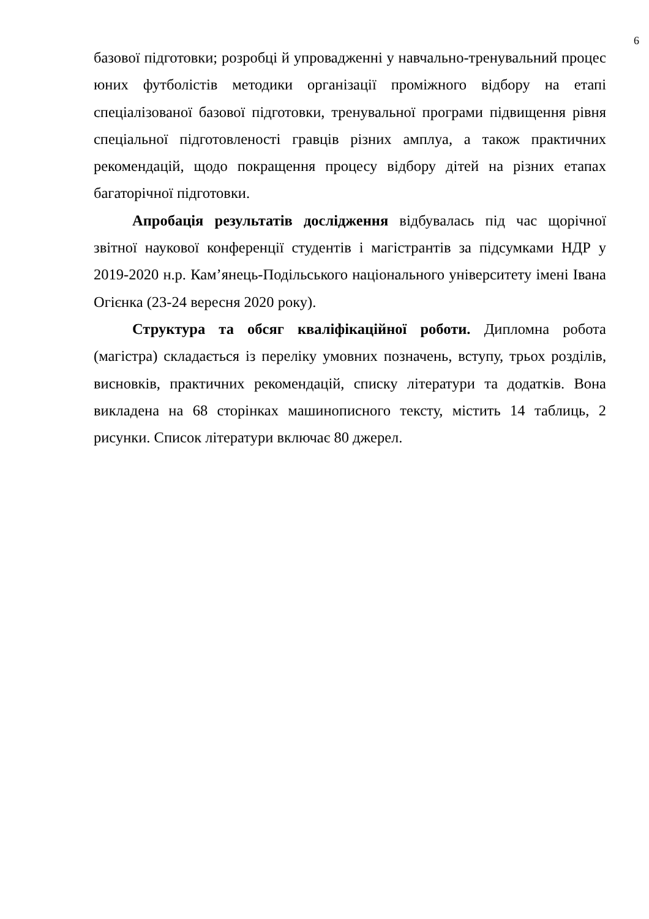6
базової підготовки; розробці й упровадженні у навчально-тренувальний процес юних футболістів методики організації проміжного відбору на етапі спеціалізованої базової підготовки, тренувальної програми підвищення рівня спеціальної підготовленості гравців різних амплуа, а також практичних рекомендацій, щодо покращення процесу відбору дітей на різних етапах багаторічної підготовки.
Апробація результатів дослідження відбувалась під час щорічної звітної наукової конференції студентів і магістрантів за підсумками НДР у 2019-2020 н.р. Кам’янець-Подільського національного університету імені Івана Огієнка (23-24 вересня 2020 року).
Структура та обсяг кваліфікаційної роботи. Дипломна робота (магістра) складається із переліку умовних позначень, вступу, трьох розділів, висновків, практичних рекомендацій, списку літератури та додатків. Вона викладена на 68 сторінках машинописного тексту, містить 14 таблиць, 2 рисунки. Список літератури включає 80 джерел.